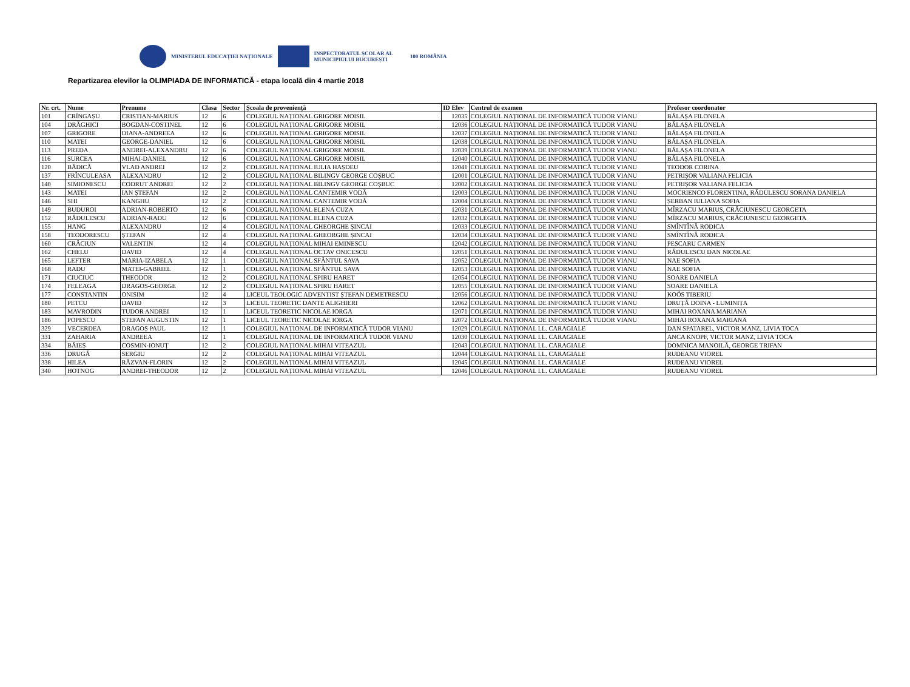MINISTERUL EDUCAȚIEI NAȚIONALE
INSPECTORATUL ȘCOLAR AL
MUNICIPIULUI BUCUREȘTI 100 ROMÂNIA
Repartizarea elevilor la OLIMPIADA DE INFORMATICĂ - etapa locală din 4 martie 2018
| Nr. crt. | Nume | Prenume | Clasa | Sector | Școala de proveniență | ID Elev | Centrul de examen | Profesor coordonator |
| --- | --- | --- | --- | --- | --- | --- | --- | --- |
| 101 | CRÎNGAȘU | CRISTIAN-MARIUS | 12 | 6 | COLEGIUL NAȚIONAL GRIGORE MOISIL | 12035 | COLEGIUL NAȚIONAL DE INFORMATICĂ TUDOR VIANU | BĂLAȘA FILONELA |
| 104 | DRĂGHICI | BOGDAN-COSTINEL | 12 | 6 | COLEGIUL NAȚIONAL GRIGORE MOISIL | 12036 | COLEGIUL NAȚIONAL DE INFORMATICĂ TUDOR VIANU | BĂLAȘA FILONELA |
| 107 | GRIGORE | DIANA-ANDREEA | 12 | 6 | COLEGIUL NAȚIONAL GRIGORE MOISIL | 12037 | COLEGIUL NAȚIONAL DE INFORMATICĂ TUDOR VIANU | BĂLAȘA FILONELA |
| 110 | MATEI | GEORGE-DANIEL | 12 | 6 | COLEGIUL NAȚIONAL GRIGORE MOISIL | 12038 | COLEGIUL NAȚIONAL DE INFORMATICĂ TUDOR VIANU | BĂLAȘA FILONELA |
| 113 | PREDA | ANDREI-ALEXANDRU | 12 | 6 | COLEGIUL NAȚIONAL GRIGORE MOISIL | 12039 | COLEGIUL NAȚIONAL DE INFORMATICĂ TUDOR VIANU | BĂLAȘA FILONELA |
| 116 | SURCEA | MIHAI-DANIEL | 12 | 6 | COLEGIUL NAȚIONAL GRIGORE MOISIL | 12040 | COLEGIUL NAȚIONAL DE INFORMATICĂ TUDOR VIANU | BĂLAȘA FILONELA |
| 120 | BĂDICĂ | VLAD ANDREI | 12 | 2 | COLEGIUL NAȚIONAL IULIA HAȘDEU | 12041 | COLEGIUL NAȚIONAL DE INFORMATICĂ TUDOR VIANU | TEODOR CORINA |
| 137 | FRÎNCULEASA | ALEXANDRU | 12 | 2 | COLEGIUL NAȚIONAL BILINGV GEORGE COȘBUC | 12001 | COLEGIUL NAȚIONAL DE INFORMATICĂ TUDOR VIANU | PETRIȘOR VALIANA FELICIA |
| 140 | SIMIONESCU | CODRUT ANDREI | 12 | 2 | COLEGIUL NAȚIONAL BILINGV GEORGE COȘBUC | 12002 | COLEGIUL NAȚIONAL DE INFORMATICĂ TUDOR VIANU | PETRIȘOR VALIANA FELICIA |
| 143 | MATEI | IAN ȘTEFAN | 12 | 2 | COLEGIUL NAȚIONAL CANTEMIR VODĂ | 12003 | COLEGIUL NAȚIONAL DE INFORMATICĂ TUDOR VIANU | MOCRIENCO FLORENTINA, RĂDULESCU SORANA DANIELA |
| 146 | SHI | KANGHU | 12 | 2 | COLEGIUL NAȚIONAL CANTEMIR VODĂ | 12004 | COLEGIUL NAȚIONAL DE INFORMATICĂ TUDOR VIANU | ȘERBAN IULIANA SOFIA |
| 149 | BUDUROI | ADRIAN-ROBERTO | 12 | 6 | COLEGIUL NAȚIONAL ELENA CUZA | 12031 | COLEGIUL NAȚIONAL DE INFORMATICĂ TUDOR VIANU | MÎRZACU MARIUS, CRĂCIUNESCU GEORGETA |
| 152 | RĂDULESCU | ADRIAN-RADU | 12 | 6 | COLEGIUL NAȚIONAL ELENA CUZA | 12032 | COLEGIUL NAȚIONAL DE INFORMATICĂ TUDOR VIANU | MÎRZACU MARIUS, CRĂCIUNESCU GEORGETA |
| 155 | HANG | ALEXANDRU | 12 | 4 | COLEGIUL NAȚIONAL GHEORGHE ȘINCAI | 12033 | COLEGIUL NAȚIONAL DE INFORMATICĂ TUDOR VIANU | SMÎNTÎNĂ RODICA |
| 158 | TEODORESCU | ȘTEFAN | 12 | 4 | COLEGIUL NAȚIONAL GHEORGHE ȘINCAI | 12034 | COLEGIUL NAȚIONAL DE INFORMATICĂ TUDOR VIANU | SMÎNTÎNĂ RODICA |
| 160 | CRĂCIUN | VALENTIN | 12 | 4 | COLEGIUL NAȚIONAL MIHAI EMINESCU | 12042 | COLEGIUL NAȚIONAL DE INFORMATICĂ TUDOR VIANU | PESCARU CARMEN |
| 162 | CHELU | DAVID | 12 | 4 | COLEGIUL NAȚIONAL OCTAV ONICESCU | 12051 | COLEGIUL NAȚIONAL DE INFORMATICĂ TUDOR VIANU | RĂDULESCU DAN NICOLAE |
| 165 | LEFTER | MARIA-IZABELA | 12 | 1 | COLEGIUL NAȚIONAL SFÂNTUL SAVA | 12052 | COLEGIUL NAȚIONAL DE INFORMATICĂ TUDOR VIANU | NAE SOFIA |
| 168 | RADU | MATEI-GABRIEL | 12 | 1 | COLEGIUL NAȚIONAL SFÂNTUL SAVA | 12053 | COLEGIUL NAȚIONAL DE INFORMATICĂ TUDOR VIANU | NAE SOFIA |
| 171 | CIUCIUC | THEODOR | 12 | 2 | COLEGIUL NAȚIONAL SPIRU HARET | 12054 | COLEGIUL NAȚIONAL DE INFORMATICĂ TUDOR VIANU | SOARE DANIELA |
| 174 | FELEAGA | DRAGOS-GEORGE | 12 | 2 | COLEGIUL NAȚIONAL SPIRU HARET | 12055 | COLEGIUL NAȚIONAL DE INFORMATICĂ TUDOR VIANU | SOARE DANIELA |
| 177 | CONSTANTIN | ONISIM | 12 | 4 | LICEUL TEOLOGIC ADVENTIST ȘTEFAN DEMETRESCU | 12056 | COLEGIUL NAȚIONAL DE INFORMATICĂ TUDOR VIANU | KOÓS TIBERIU |
| 180 | PETCU | DAVID | 12 | 3 | LICEUL TEORETIC DANTE ALIGHIERI | 12062 | COLEGIUL NAȚIONAL DE INFORMATICĂ TUDOR VIANU | DRUȚĂ DOINA - LUMINIȚA |
| 183 | MAVRODIN | TUDOR ANDREI | 12 | 1 | LICEUL TEORETIC NICOLAE IORGA | 12071 | COLEGIUL NAȚIONAL DE INFORMATICĂ TUDOR VIANU | MIHAI ROXANA MARIANA |
| 186 | POPESCU | STEFAN AUGUSTIN | 12 | 1 | LICEUL TEORETIC NICOLAE IORGA | 12072 | COLEGIUL NAȚIONAL DE INFORMATICĂ TUDOR VIANU | MIHAI ROXANA MARIANA |
| 329 | VECERDEA | DRAGOȘ PAUL | 12 | 1 | COLEGIUL NAȚIONAL DE INFORMATICĂ TUDOR VIANU | 12029 | COLEGIUL NAȚIONAL I.L. CARAGIALE | DAN SPATAREL, VICTOR MANZ, LIVIA TOCA |
| 331 | ZAHARIA | ANDREEA | 12 | 1 | COLEGIUL NAȚIONAL DE INFORMATICĂ TUDOR VIANU | 12030 | COLEGIUL NAȚIONAL I.L. CARAGIALE | ANCA KNOPF, VICTOR MANZ, LIVIA TOCA |
| 334 | BĂIEȘ | COSMIN-IONUȚ | 12 | 2 | COLEGIUL NAȚIONAL MIHAI VITEAZUL | 12043 | COLEGIUL NAȚIONAL I.L. CARAGIALE | DOMNICA MANOILĂ, GEORGE TRIFAN |
| 336 | DRUGĂ | SERGIU | 12 | 2 | COLEGIUL NAȚIONAL MIHAI VITEAZUL | 12044 | COLEGIUL NAȚIONAL I.L. CARAGIALE | RUDEANU VIOREL |
| 338 | HILEA | RĂZVAN-FLORIN | 12 | 2 | COLEGIUL NAȚIONAL MIHAI VITEAZUL | 12045 | COLEGIUL NAȚIONAL I.L. CARAGIALE | RUDEANU VIOREL |
| 340 | HOTNOG | ANDREI-THEODOR | 12 | 2 | COLEGIUL NAȚIONAL MIHAI VITEAZUL | 12046 | COLEGIUL NAȚIONAL I.L. CARAGIALE | RUDEANU VIOREL |